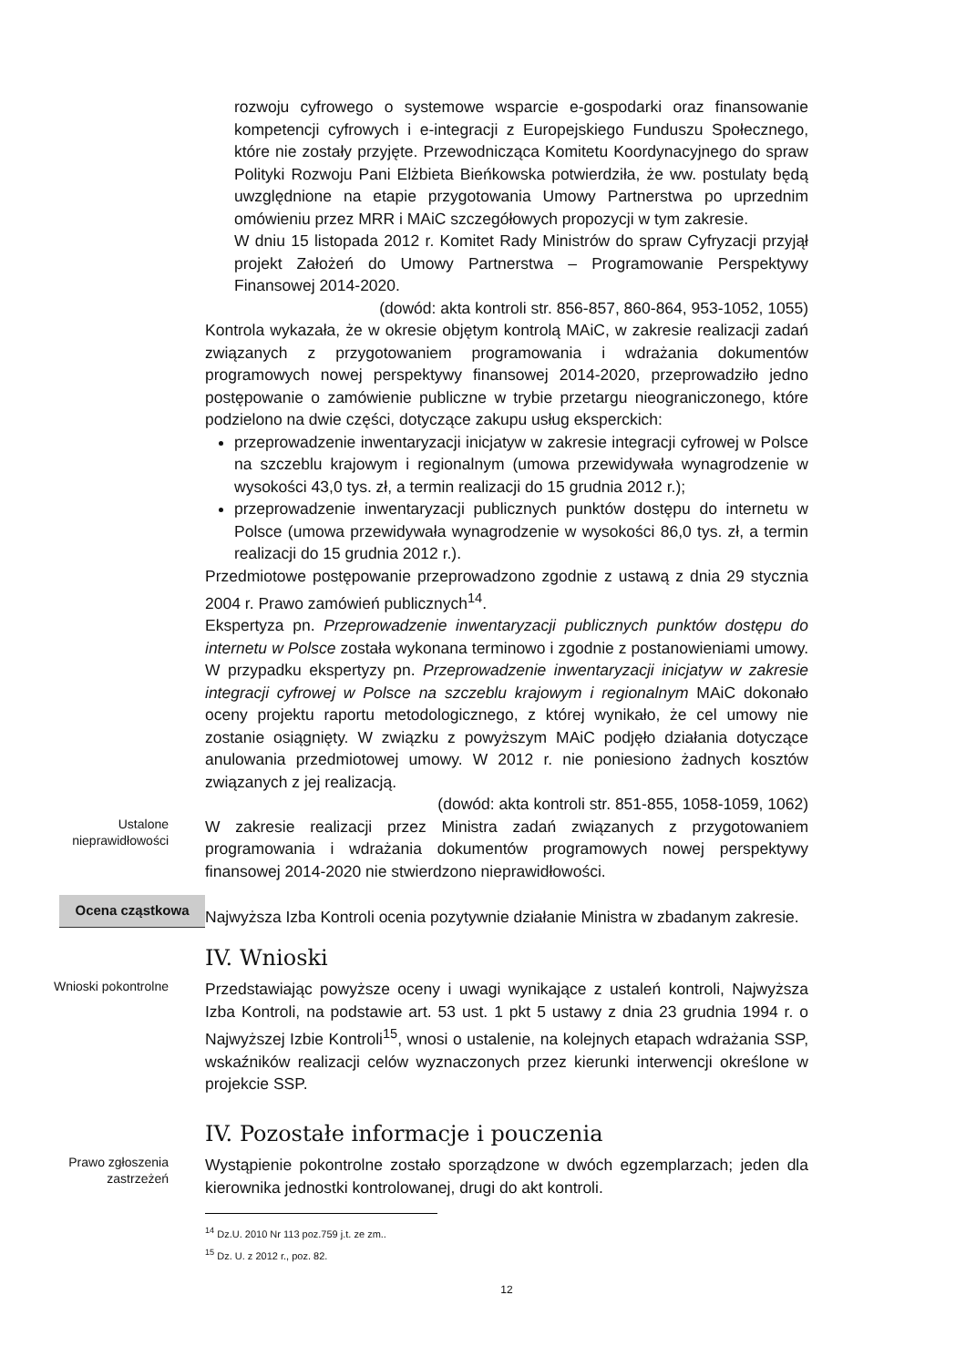rozwoju cyfrowego o systemowe wsparcie e-gospodarki oraz finansowanie kompetencji cyfrowych i e-integracji z Europejskiego Funduszu Społecznego, które nie zostały przyjęte. Przewodnicząca Komitetu Koordynacyjnego do spraw Polityki Rozwoju Pani Elżbieta Bieńkowska potwierdziła, że ww. postulaty będą uwzględnione na etapie przygotowania Umowy Partnerstwa po uprzednim omówieniu przez MRR i MAiC szczegółowych propozycji w tym zakresie.
W dniu 15 listopada 2012 r. Komitet Rady Ministrów do spraw Cyfryzacji przyjął projekt Założeń do Umowy Partnerstwa – Programowanie Perspektywy Finansowej 2014-2020.
(dowód: akta kontroli str. 856-857, 860-864, 953-1052, 1055)
Kontrola wykazała, że w okresie objętym kontrolą MAiC, w zakresie realizacji zadań związanych z przygotowaniem programowania i wdrażania dokumentów programowych nowej perspektywy finansowej 2014-2020, przeprowadziło jedno postępowanie o zamówienie publiczne w trybie przetargu nieograniczonego, które podzielono na dwie części, dotyczące zakupu usług eksperckich:
przeprowadzenie inwentaryzacji inicjatyw w zakresie integracji cyfrowej w Polsce na szczeblu krajowym i regionalnym (umowa przewidywała wynagrodzenie w wysokości 43,0 tys. zł, a termin realizacji do 15 grudnia 2012 r.);
przeprowadzenie inwentaryzacji publicznych punktów dostępu do internetu w Polsce (umowa przewidywała wynagrodzenie w wysokości 86,0 tys. zł, a termin realizacji do 15 grudnia 2012 r.).
Przedmiotowe postępowanie przeprowadzono zgodnie z ustawą z dnia 29 stycznia 2004 r. Prawo zamówień publicznych<sup>14</sup>.
Ekspertyza pn. Przeprowadzenie inwentaryzacji publicznych punktów dostępu do internetu w Polsce została wykonana terminowo i zgodnie z postanowieniami umowy. W przypadku ekspertyzy pn. Przeprowadzenie inwentaryzacji inicjatyw w zakresie integracji cyfrowej w Polsce na szczeblu krajowym i regionalnym MAiC dokonało oceny projektu raportu metodologicznego, z której wynikało, że cel umowy nie zostanie osiągnięty. W związku z powyższym MAiC podjęło działania dotyczące anulowania przedmiotowej umowy. W 2012 r. nie poniesiono żadnych kosztów związanych z jej realizacją.
(dowód: akta kontroli str. 851-855, 1058-1059, 1062)
Ustalone
nieprawidłowości
W zakresie realizacji przez Ministra zadań związanych z przygotowaniem programowania i wdrażania dokumentów programowych nowej perspektywy finansowej 2014-2020 nie stwierdzono nieprawidłowości.
Ocena cząstkowa
Najwyższa Izba Kontroli ocenia pozytywnie działanie Ministra w zbadanym zakresie.
IV. Wnioski
Wnioski pokontrolne
Przedstawiając powyższe oceny i uwagi wynikające z ustaleń kontroli, Najwyższa Izba Kontroli, na podstawie art. 53 ust. 1 pkt 5 ustawy z dnia 23 grudnia 1994 r. o Najwyższej Izbie Kontroli<sup>15</sup>, wnosi o ustalenie, na kolejnych etapach wdrażania SSP, wskaźników realizacji celów wyznaczonych przez kierunki interwencji określone w projekcie SSP.
IV. Pozostałe informacje i pouczenia
Prawo zgłoszenia
zastrzeżeń
Wystąpienie pokontrolne zostało sporządzone w dwóch egzemplarzach; jeden dla kierownika jednostki kontrolowanej, drugi do akt kontroli.
<sup>14</sup> Dz.U. 2010 Nr 113 poz.759 j.t. ze zm..
<sup>15</sup> Dz. U. z 2012 r., poz. 82.
12